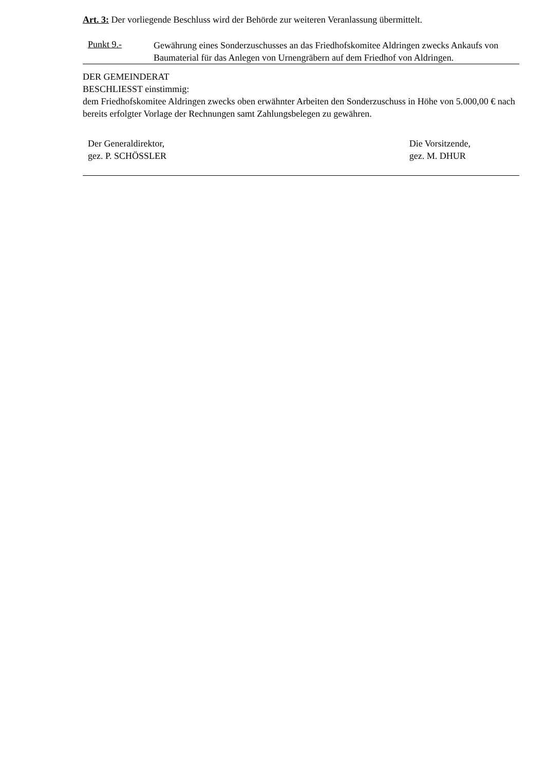Art. 3: Der vorliegende Beschluss wird der Behörde zur weiteren Veranlassung übermittelt.
Punkt 9.-
Gewährung eines Sonderzuschusses an das Friedhofskomitee Aldringen zwecks Ankaufs von Baumaterial für das Anlegen von Urnengräbern auf dem Friedhof von Aldringen.
DER GEMEINDERAT
BESCHLIESST einstimmig:
dem Friedhofskomitee Aldringen zwecks oben erwähnter Arbeiten den Sonderzuschuss in Höhe von 5.000,00 € nach bereits erfolgter Vorlage der Rechnungen samt Zahlungsbelegen zu gewähren.
Der Generaldirektor,
gez. P. SCHÖSSLER
Die Vorsitzende,
gez. M. DHUR